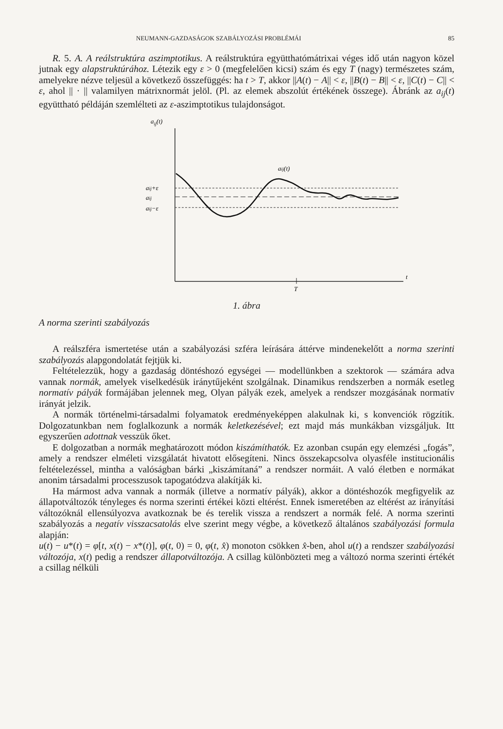NEUMANN-GAZDASÁGOK SZABÁLYOZÁSI PROBLÉMÁI 85
R. 5. A. A reálstruktúra aszimptotikus. A reálstruktúra együtthatómátrixai véges idő után nagyon közel jutnak egy alapstruktúrához. Létezik egy ε > 0 (megfelelően kicsi) szám és egy T (nagy) természetes szám, amelyekre nézve teljesül a következő összefüggés: ha t > T, akkor ||A(t) − A|| < ε, ||B(t) − B|| < ε, ||C(t) − C|| < ε, ahol || · || valamilyen mátrixnormát jelöl. (Pl. az elemek abszolút értékének összege). Ábránk az a<sub>ij</sub>(t) együttható példáján szemlélteti az ε-aszimptotikus tulajdonságot.
aij(t)
t
T
aij+ε
aij
aij−ε
aij(t)
1. ábra
A norma szerinti szabályozás
A reálszféra ismertetése után a szabályozási szféra leírására áttérve mindenekelőtt a norma szerinti szabályozás alapgondolatát fejtjük ki.
Feltételezzük, hogy a gazdaság döntéshozó egységei — modellünkben a szektorok — számára adva vannak normák, amelyek viselkedésük iránytűjeként szolgálnak. Dinamikus rendszerben a normák esetleg normatív pályák formájában jelennek meg, Olyan pályák ezek, amelyek a rendszer mozgásának normatív irányát jelzik.
A normák történelmi-társadalmi folyamatok eredményeképpen alakulnak ki, s konvenciók rögzítik. Dolgozatunkban nem foglalkozunk a normák keletkezésével; ezt majd más munkákban vizsgáljuk. Itt egyszerűen adottnak vesszük őket.
E dolgozatban a normák meghatározott módon kiszámíthatók. Ez azonban csupán egy elemzési „fogás”, amely a rendszer elméleti vizsgálatát hivatott elősegíteni. Nincs összekapcsolva olyasféle institucionális feltételezéssel, mintha a valóságban bárki „kiszámítaná” a rendszer normáit. A való életben e normákat anonim társadalmi processzusok tapogatódzva alakítják ki.
Ha mármost adva vannak a normák (illetve a normatív pályák), akkor a döntéshozók megfigyelik az állapotváltozók tényleges és norma szerinti értékei közti eltérést. Ennek ismeretében az eltérést az irányítási változóknál ellensúlyozva avatkoznak be és terelik vissza a rendszert a normák felé. A norma szerinti szabályozás a negatív visszacsatolás elve szerint megy végbe, a következő általános szabályozási formula alapján:
u(t) − u*(t) = φ[t, x(t) − x*(t)], φ(t, 0) = 0, φ(t, x̂) monoton csökken x̂-ben, ahol u(t) a rendszer szabályozási változója, x(t) pedig a rendszer állapotváltozója. A csillag különbözteti meg a változó norma szerinti értékét a csillag nélküli